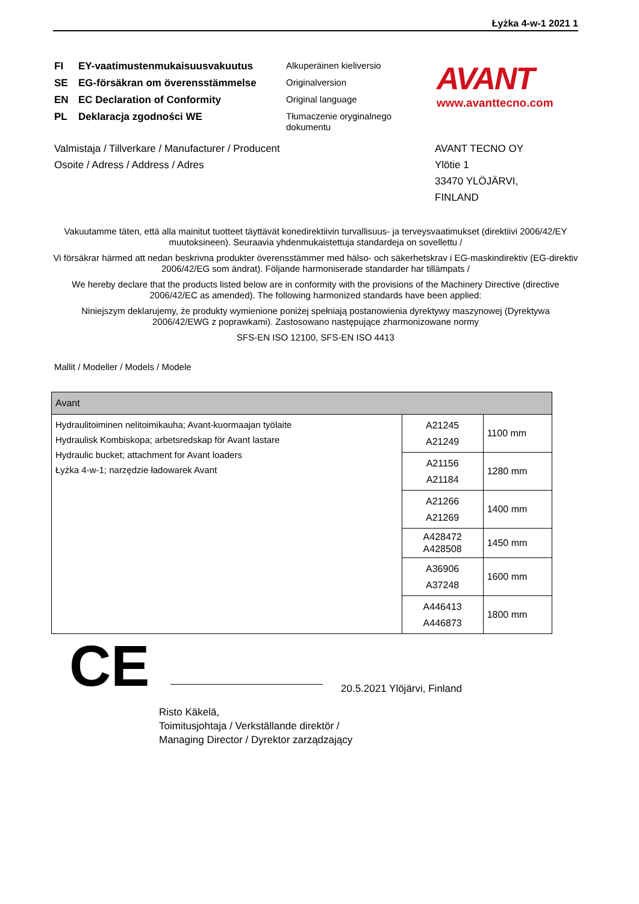Łyżka 4-w-1 2021 1
FI EY-vaatimustenmukaisuusvakuutus
SE EG-försäkran om överensstämmelse
EN EC Declaration of Conformity
PL Deklaracja zgodności WE
Alkuperäinen kieliversio
Originalversion
Original language
Tłumaczenie oryginalnego dokumentu
AVANT
www.avanttecno.com
Valmistaja / Tillverkare / Manufacturer / Producent
Osoite / Adress / Address / Adres
AVANT TECNO OY
Ylötie 1
33470 YLÖJÄRVI,
FINLAND
Vakuutamme täten, että alla mainitut tuotteet täyttävät konedirektiivin turvallisuus- ja terveysvaatimukset (direktiivi 2006/42/EY muutoksineen). Seuraavia yhdenmukaistettuja standardeja on sovellettu /
Vi försäkrar härmed att nedan beskrivna produkter överensstämmer med hälso- och säkerhetskrav i EG-maskindirektiv (EG-direktiv 2006/42/EG som ändrat). Följande harmoniserade standarder har tillämpats /
We hereby declare that the products listed below are in conformity with the provisions of the Machinery Directive (directive 2006/42/EC as amended). The following harmonized standards have been applied:
Niniejszym deklarujemy, że produkty wymienione poniżej spełniają postanowienia dyrektywy maszynowej (Dyrektywa 2006/42/EWG z poprawkami). Zastosowano następujące zharmonizowane normy
SFS-EN ISO 12100, SFS-EN ISO 4413
Mallit / Modeller / Models / Modele
| Avant | | |
| --- | --- | --- |
| Hydraulitoiminen nelitoimikauha; Avant-kuormaajan työlaite Hydraulisk Kombiskopa; arbetsredskap för Avant lastare Hydraulic bucket; attachment for Avant loaders Łyżka 4-w-1; narzędzie ładowarek Avant | A21245 A21249 | 1100 mm |
| | A21156 A21184 | 1280 mm |
| | A21266 A21269 | 1400 mm |
| | A428472 A428508 | 1450 mm |
| | A36906 A37248 | 1600 mm |
| | A446413 A446873 | 1800 mm |
CE 20.5.2021 Ylöjärvi, Finland
Risto Käkelä,
Toimitusjohtaja / Verkställande direktör /
Managing Director / Dyrektor zarządzający